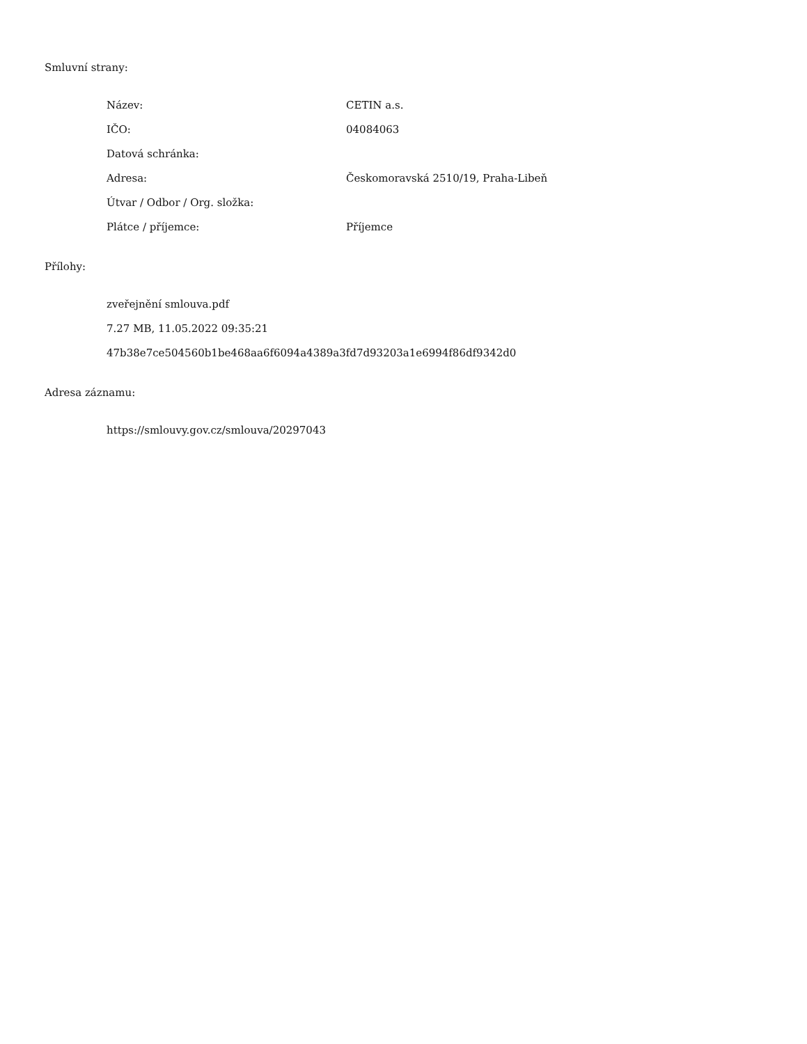Smluvní strany:
| Název: | CETIN a.s. |
| IČO: | 04084063 |
| Datová schránka: | |
| Adresa: | Českomoravská 2510/19, Praha-Libeň |
| Útvar / Odbor / Org. složka: | |
| Plátce / příjemce: | Příjemce |
Přílohy:
zveřejnění smlouva.pdf
7.27 MB, 11.05.2022 09:35:21
47b38e7ce504560b1be468aa6f6094a4389a3fd7d93203a1e6994f86df9342d0
Adresa záznamu:
https://smlouvy.gov.cz/smlouva/20297043